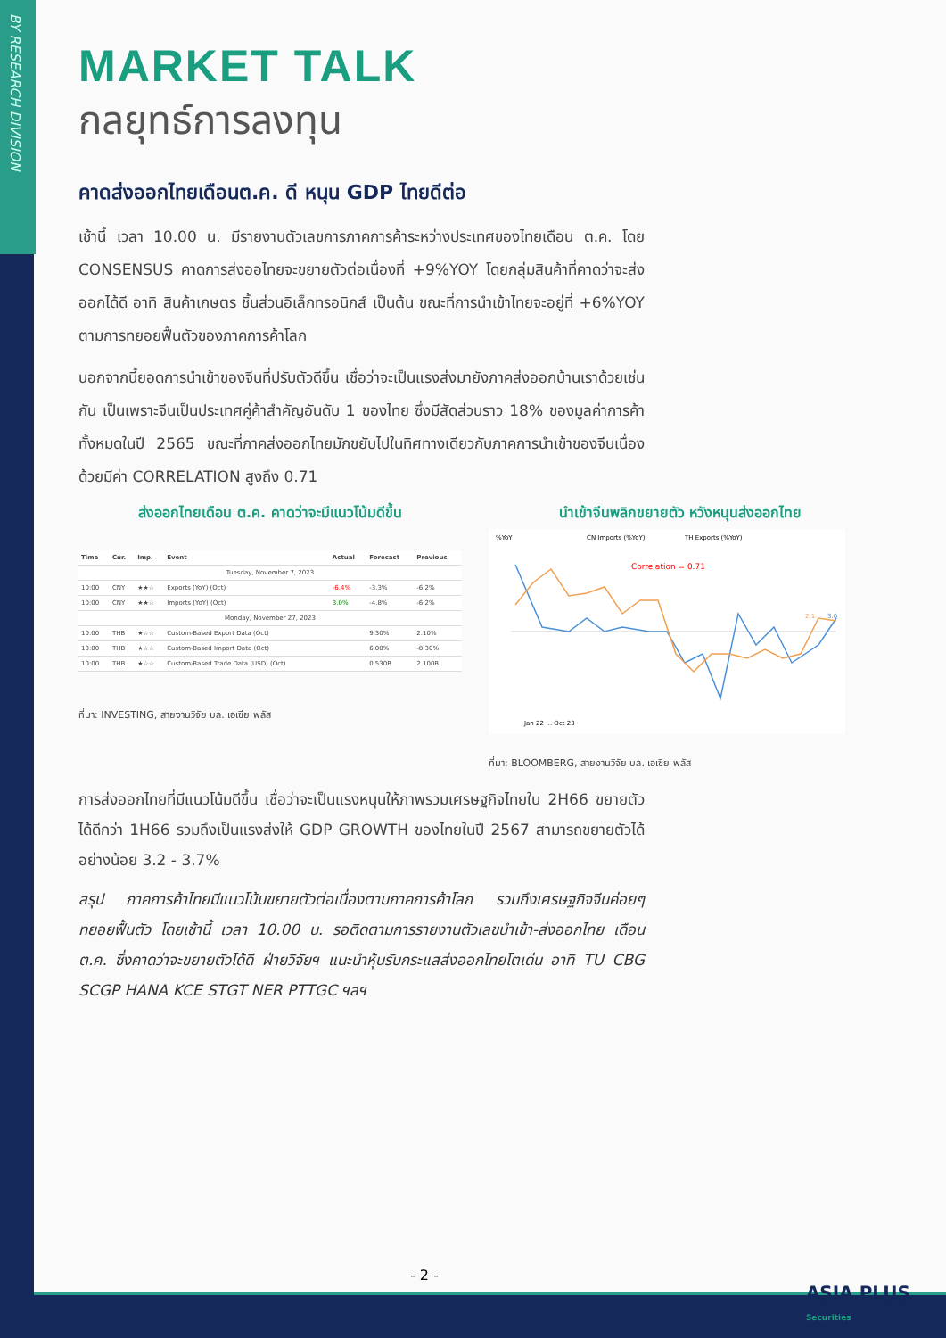BY RESEARCH DIVISION
MARKET TALK
กลยุทธ์การลงทุน
คาดส่งออกไทยเดือนต.ค. ดี หนุน GDP ไทยดีต่อ
เช้านี้ เวลา 10.00 น. มีรายงานตัวเลขการภาคการค้าระหว่างประเทศของไทยเดือน ต.ค. โดย CONSENSUS คาดการส่งออไทยจะขยายตัวต่อเนื่องที่ +9%YOY โดยกลุ่มสินค้าที่คาดว่าจะส่งออกได้ดี อาทิ สินค้าเกษตร ชิ้นส่วนอิเล็กทรอนิกส์ เป็นต้น ขณะที่การนำเข้าไทยจะอยู่ที่ +6%YOY ตามการทยอยฟื้นตัวของภาคการค้าโลก
นอกจากนี้ยอดการนำเข้าของจีนที่ปรับตัวดีขึ้น เชื่อว่าจะเป็นแรงส่งมายังภาคส่งออกบ้านเราด้วยเช่นกัน เป็นเพราะจีนเป็นประเทศคู่ค้าสำคัญอันดับ 1 ของไทย ซึ่งมีสัดส่วนราว 18% ของมูลค่าการค้าทั้งหมดในปี 2565 ขณะที่ภาคส่งออกไทยมักขยับไปในทิศทางเดียวกับภาคการนำเข้าของจีนเนื่องด้วยมีค่า CORRELATION สูงถึง 0.71
ส่งออกไทยเดือน ต.ค. คาดว่าจะมีแนวโน้มดีขึ้น
| Time | Cur. | Imp. | Event | Actual | Forecast | Previous |
| --- | --- | --- | --- | --- | --- | --- |
| Tuesday, November 7, 2023 | | | | | | |
| 10:00 | CNY | ★★☆ | Exports (YoY) (Oct) | -6.4% | -3.3% | -6.2% |
| 10:00 | CNY | ★★☆ | Imports (YoY) (Oct) | 3.0% | -4.8% | -6.2% |
| Monday, November 27, 2023 | | | | | | |
| 10:00 | THB | ★☆☆ | Custom-Based Export Data (Oct) | | 9.30% | 2.10% |
| 10:00 | THB | ★☆☆ | Custom-Based Import Data (Oct) | | 6.00% | -8.30% |
| 10:00 | THB | ★☆☆ | Custom-Based Trade Data (USD) (Oct) | | 0.530B | 2.100B |
ที่มา: INVESTING, สายงานวิจัย บล. เอเซีย พลัส
นำเข้าจีนพลิกขยายตัว หวังหนุนส่งออกไทย
%YoY
CN Imports (%YoY)
TH Exports (%YoY)
Correlation = 0.71
2.1
3.0
Jan 22 … Oct 23
ที่มา: BLOOMBERG, สายงานวิจัย บล. เอเซีย พลัส
การส่งออกไทยที่มีแนวโน้มดีขึ้น เชื่อว่าจะเป็นแรงหนุนให้ภาพรวมเศรษฐกิจไทยใน 2H66 ขยายตัวได้ดีกว่า 1H66 รวมถึงเป็นแรงส่งให้ GDP GROWTH ของไทยในปี 2567 สามารถขยายตัวได้อย่างน้อย 3.2 - 3.7%
สรุป ภาคการค้าไทยมีแนวโน้มขยายตัวต่อเนื่องตามภาคการค้าโลก รวมถึงเศรษฐกิจจีนค่อยๆ ทยอยฟื้นตัว โดยเช้านี้ เวลา 10.00 น. รอติดตามการรายงานตัวเลขนำเข้า-ส่งออกไทย เดือน ต.ค. ซึ่งคาดว่าจะขยายตัวได้ดี ฝ่ายวิจัยฯ แนะนำหุ้นรับกระแสส่งออกไทยโตเด่น อาทิ TU CBG SCGP HANA KCE STGT NER PTTGC ฯลฯ
- 2 -
ASIA PLUS
Securities